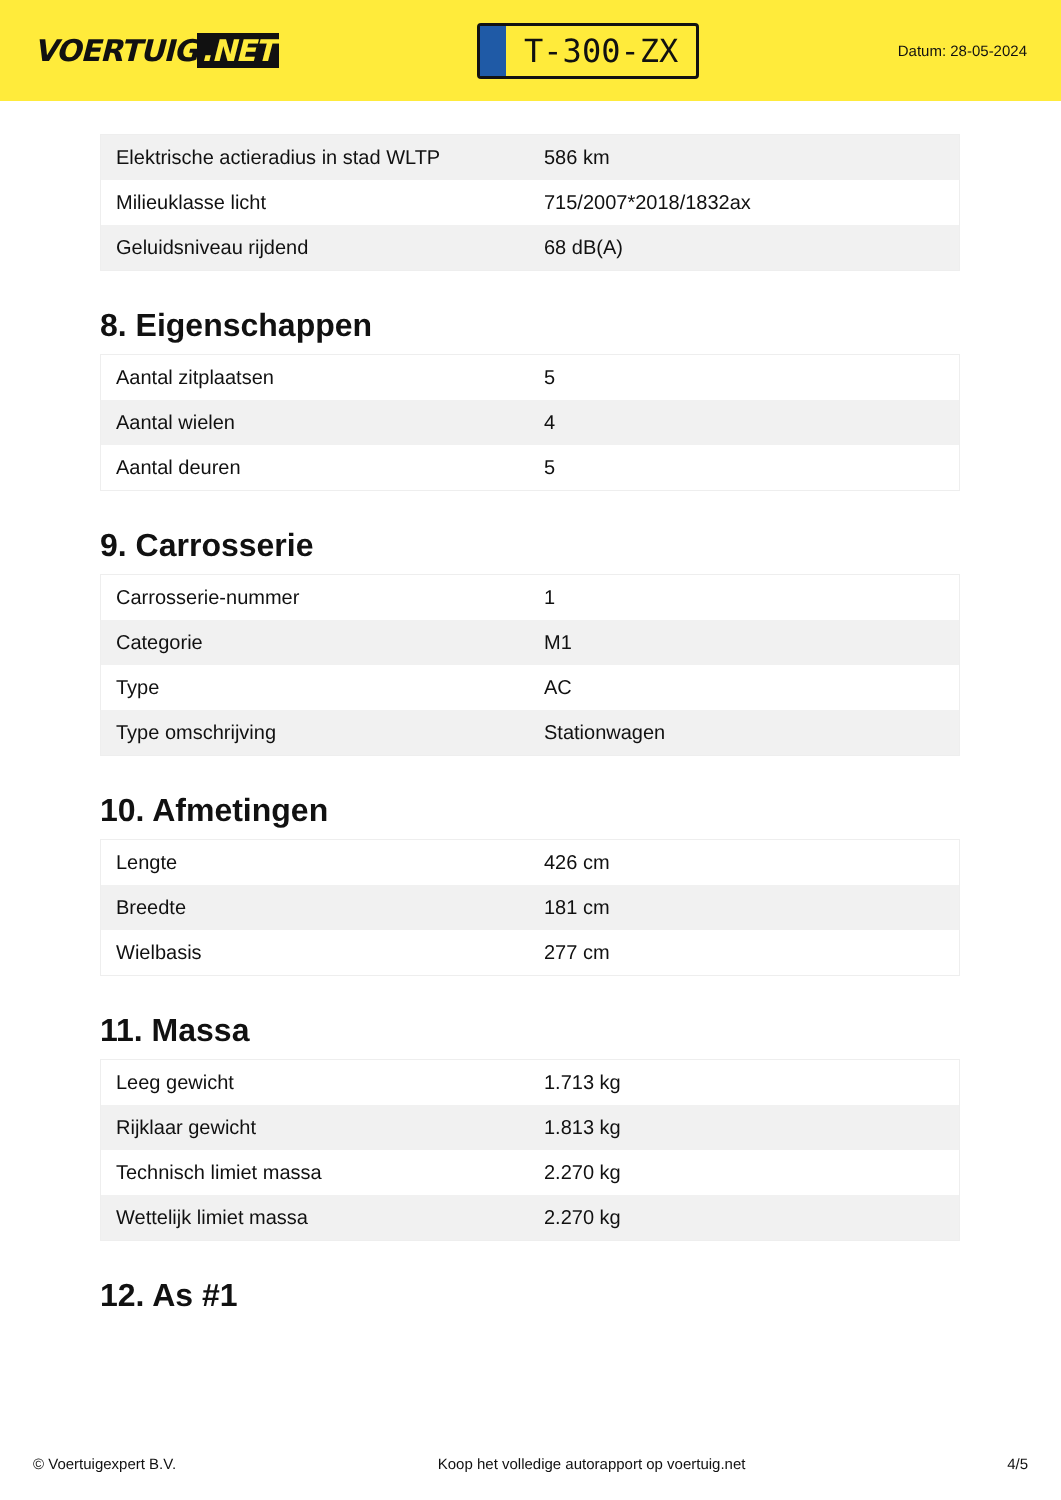VOERTUIG.NET
T-300-ZX
Datum: 28-05-2024
| Elektrische actieradius in stad WLTP | 586 km |
| Milieuklasse licht | 715/2007*2018/1832ax |
| Geluidsniveau rijdend | 68 dB(A) |
8. Eigenschappen
| Aantal zitplaatsen | 5 |
| Aantal wielen | 4 |
| Aantal deuren | 5 |
9. Carrosserie
| Carrosserie-nummer | 1 |
| Categorie | M1 |
| Type | AC |
| Type omschrijving | Stationwagen |
10. Afmetingen
| Lengte | 426 cm |
| Breedte | 181 cm |
| Wielbasis | 277 cm |
11. Massa
| Leeg gewicht | 1.713 kg |
| Rijklaar gewicht | 1.813 kg |
| Technisch limiet massa | 2.270 kg |
| Wettelijk limiet massa | 2.270 kg |
12. As #1
© Voertuigexpert B.V. Koop het volledige autorapport op voertuig.net 4/5